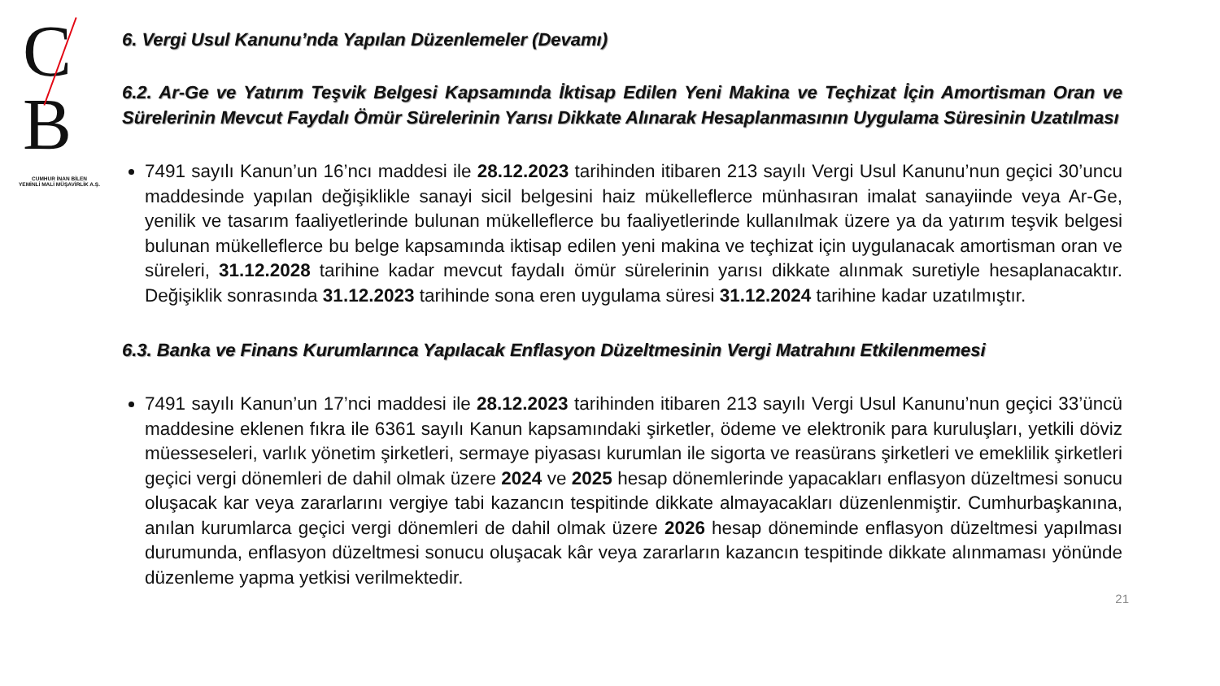C B
CUMHUR İNAN BİLEN
YEMİNLİ MALİ MÜŞAVİRLİK A.Ş.
6. Vergi Usul Kanunu’nda Yapılan Düzenlemeler (Devamı)
6.2. Ar-Ge ve Yatırım Teşvik Belgesi Kapsamında İktisap Edilen Yeni Makina ve Teçhizat İçin Amortisman Oran ve Sürelerinin Mevcut Faydalı Ömür Sürelerinin Yarısı Dikkate Alınarak Hesaplanmasının Uygulama Süresinin Uzatılması
7491 sayılı Kanun’un 16’ncı maddesi ile 28.12.2023 tarihinden itibaren 213 sayılı Vergi Usul Kanunu’nun geçici 30’uncu maddesinde yapılan değişiklikle sanayi sicil belgesini haiz mükelleflerce münhasıran imalat sanayiinde veya Ar-Ge, yenilik ve tasarım faaliyetlerinde bulunan mükelleflerce bu faaliyetlerinde kullanılmak üzere ya da yatırım teşvik belgesi bulunan mükelleflerce bu belge kapsamında iktisap edilen yeni makina ve teçhizat için uygulanacak amortisman oran ve süreleri, 31.12.2028 tarihine kadar mevcut faydalı ömür sürelerinin yarısı dikkate alınmak suretiyle hesaplanacaktır. Değişiklik sonrasında 31.12.2023 tarihinde sona eren uygulama süresi 31.12.2024 tarihine kadar uzatılmıştır.
6.3. Banka ve Finans Kurumlarınca Yapılacak Enflasyon Düzeltmesinin Vergi Matrahını Etkilenmemesi
7491 sayılı Kanun’un 17’nci maddesi ile 28.12.2023 tarihinden itibaren 213 sayılı Vergi Usul Kanunu’nun geçici 33’üncü maddesine eklenen fıkra ile 6361 sayılı Kanun kapsamındaki şirketler, ödeme ve elektronik para kuruluşları, yetkili döviz müesseseleri, varlık yönetim şirketleri, sermaye piyasası kurumlan ile sigorta ve reasürans şirketleri ve emeklilik şirketleri geçici vergi dönemleri de dahil olmak üzere 2024 ve 2025 hesap dönemlerinde yapacakları enflasyon düzeltmesi sonucu oluşacak kar veya zararlarını vergiye tabi kazancın tespitinde dikkate almayacakları düzenlenmiştir. Cumhurbaşkanına, anılan kurumlarca geçici vergi dönemleri de dahil olmak üzere 2026 hesap döneminde enflasyon düzeltmesi yapılması durumunda, enflasyon düzeltmesi sonucu oluşacak kâr veya zararların kazancın tespitinde dikkate alınmaması yönünde düzenleme yapma yetkisi verilmektedir.
21